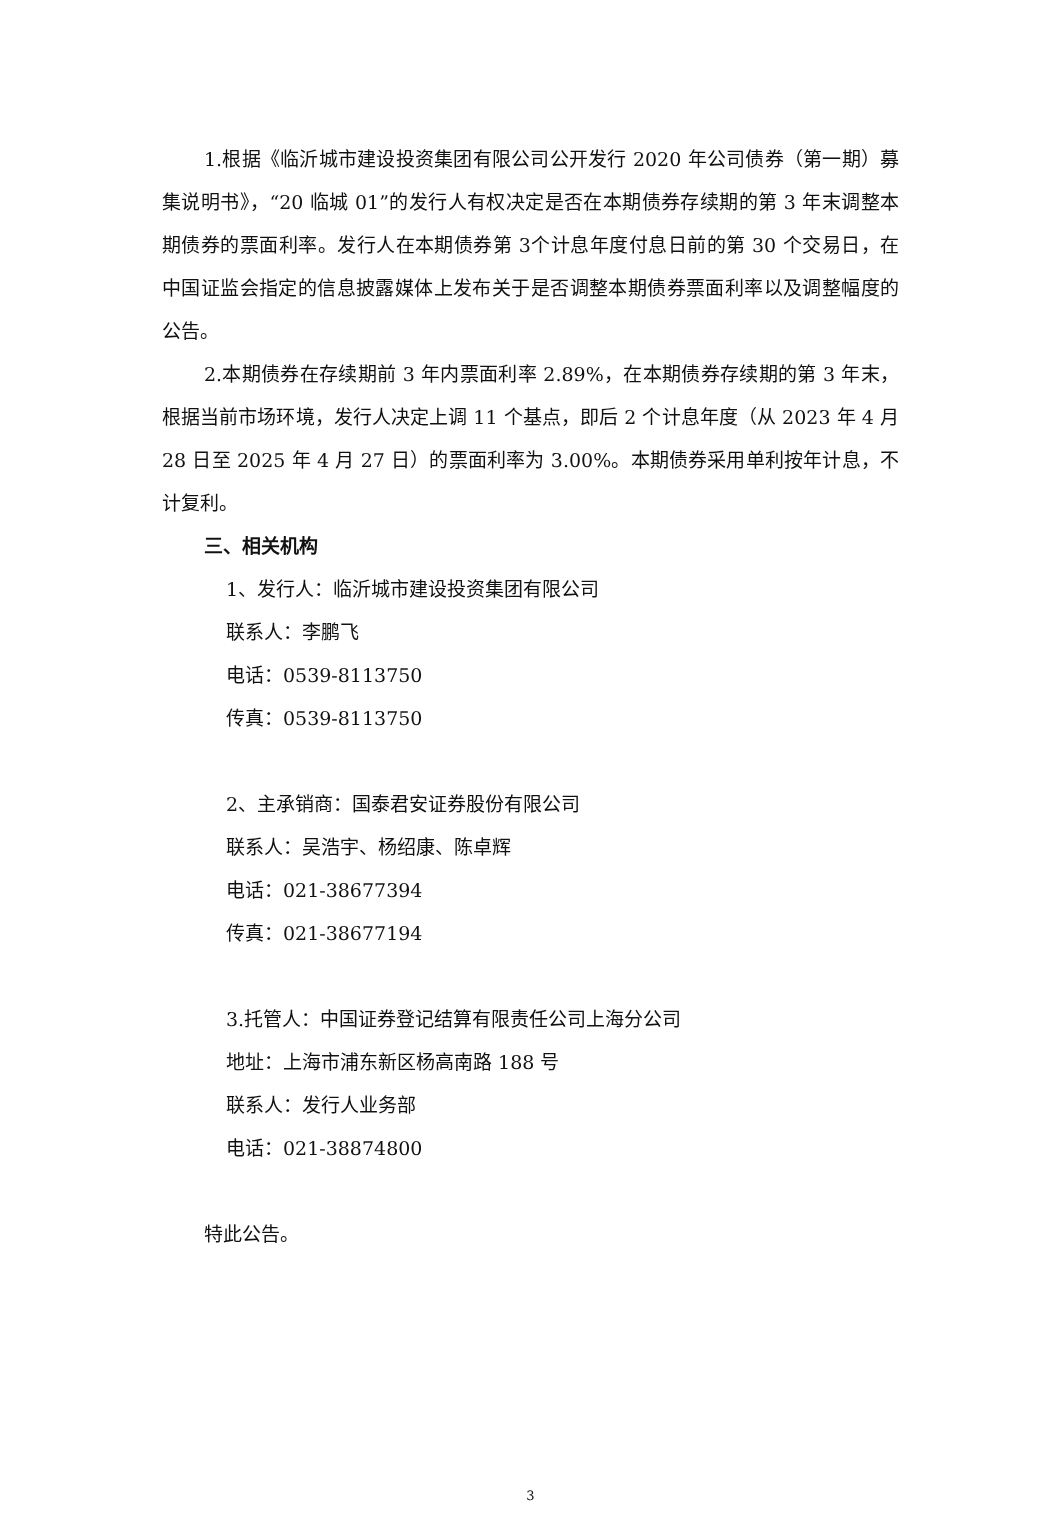1.根据《临沂城市建设投资集团有限公司公开发行 2020 年公司债券（第一期）募集说明书》，“20 临城 01”的发行人有权决定是否在本期债券存续期的第 3 年末调整本期债券的票面利率。发行人在本期债券第 3个计息年度付息日前的第 30 个交易日，在中国证监会指定的信息披露媒体上发布关于是否调整本期债券票面利率以及调整幅度的公告。
2.本期债券在存续期前 3 年内票面利率 2.89%，在本期债券存续期的第 3 年末，根据当前市场环境，发行人决定上调 11 个基点，即后 2 个计息年度（从 2023 年 4 月 28 日至 2025 年 4 月 27 日）的票面利率为 3.00%。本期债券采用单利按年计息，不计复利。
三、相关机构
1、发行人：临沂城市建设投资集团有限公司
联系人：李鹏飞
电话：0539-8113750
传真：0539-8113750
2、主承销商：国泰君安证券股份有限公司
联系人：吴浩宇、杨绍康、陈卓辉
电话：021-38677394
传真：021-38677194
3.托管人：中国证券登记结算有限责任公司上海分公司
地址：上海市浦东新区杨高南路 188 号
联系人：发行人业务部
电话：021-38874800
特此公告。
3